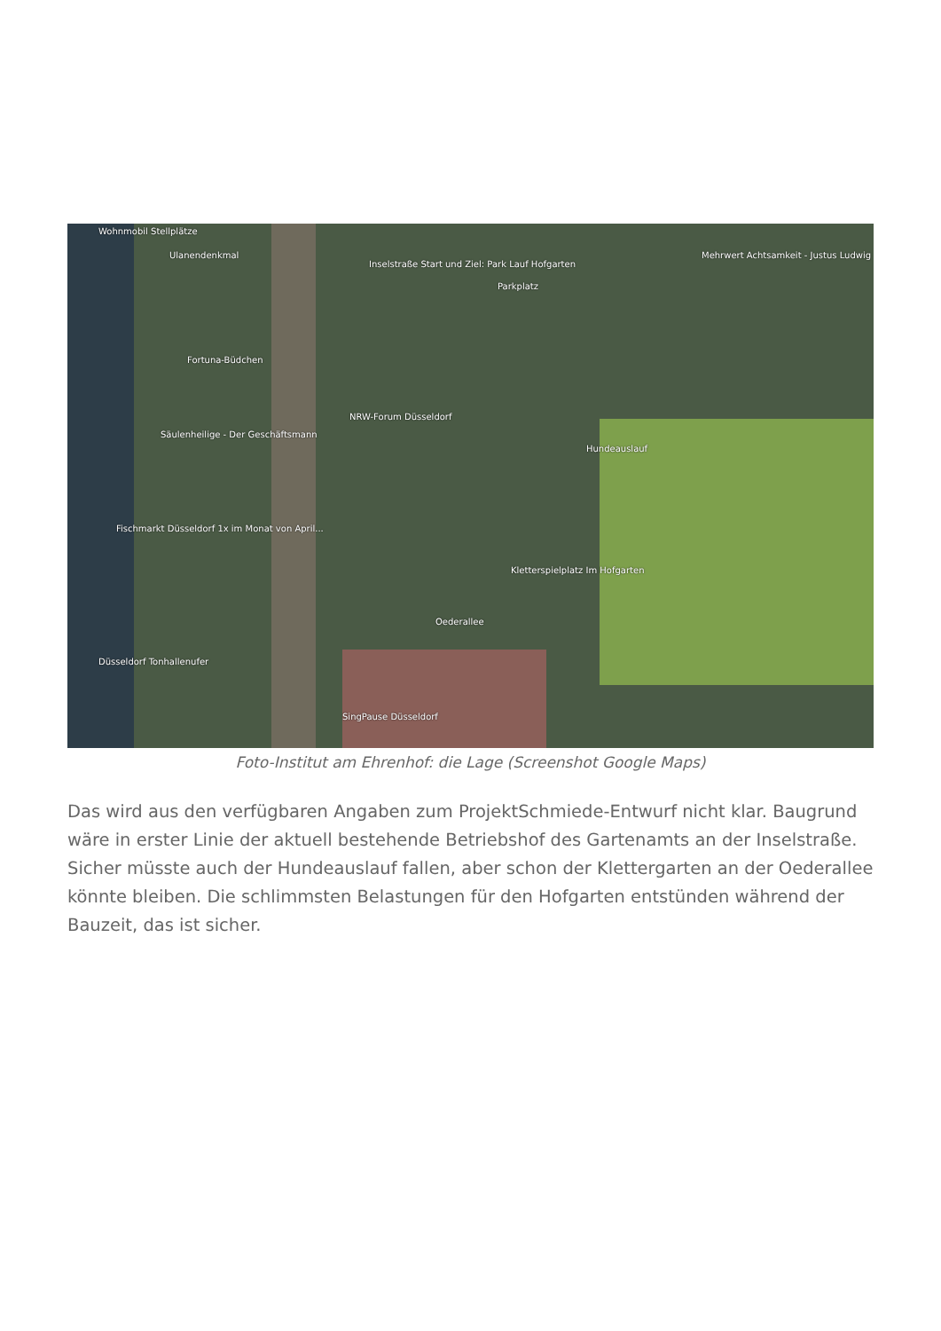Wohnmobil Stellplätze
Ulanendenkmal
Inselstraße Start und Ziel: Park Lauf Hofgarten
Parkplatz
Mehrwert Achtsamkeit - Justus Ludwig
Fortuna-Büdchen
NRW-Forum Düsseldorf
Säulenheilige - Der Geschäftsmann
Hundeauslauf
Fischmarkt Düsseldorf 1x im Monat von April...
Kletterspielplatz Im Hofgarten
Oederallee
Düsseldorf Tonhallenufer
SingPause Düsseldorf
Foto-Institut am Ehrenhof: die Lage (Screenshot Google Maps)
Das wird aus den verfügbaren Angaben zum ProjektSchmiede-Entwurf nicht klar. Baugrund wäre in erster Linie der aktuell bestehende Betriebshof des Gartenamts an der Inselstraße. Sicher müsste auch der Hundeauslauf fallen, aber schon der Klettergarten an der Oederallee könnte bleiben. Die schlimmsten Belastungen für den Hofgarten entstünden während der Bauzeit, das ist sicher.